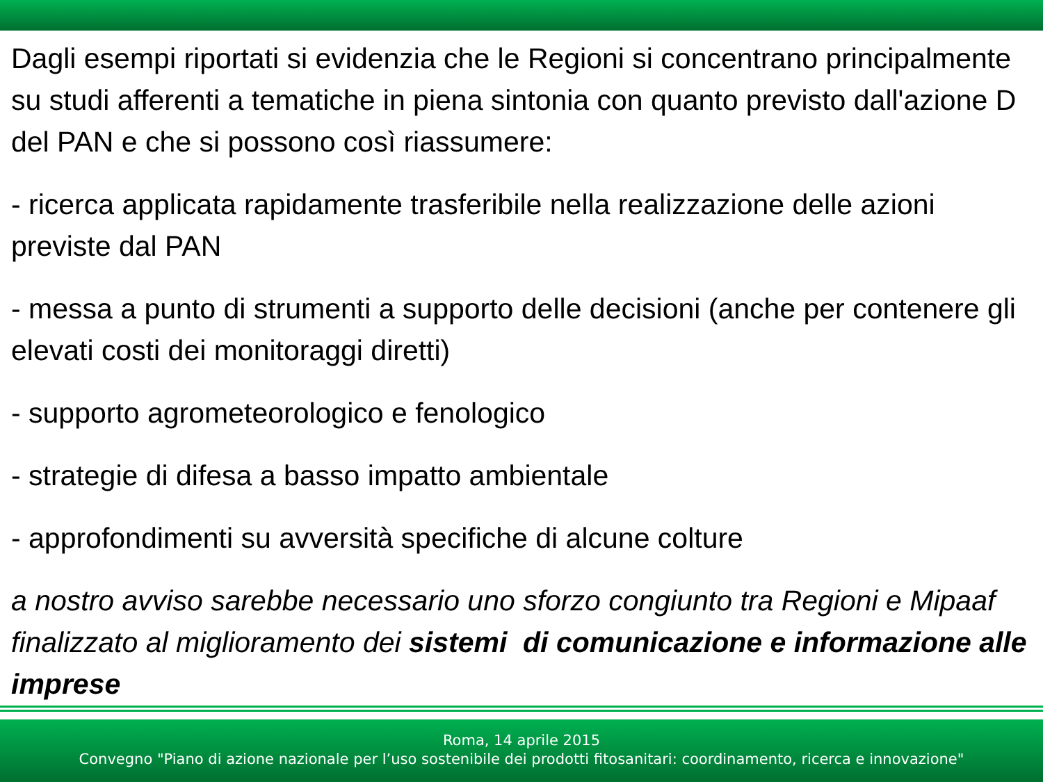Dagli esempi riportati si evidenzia che le Regioni si concentrano principalmente su studi afferenti a tematiche in piena sintonia con quanto previsto dall'azione D del PAN e che si possono così riassumere:
- ricerca applicata rapidamente trasferibile nella realizzazione delle azioni previste dal PAN
- messa a punto di strumenti a supporto delle decisioni (anche per contenere gli elevati costi dei monitoraggi diretti)
- supporto agrometeorologico e fenologico
- strategie di difesa a basso impatto ambientale
- approfondimenti su avversità specifiche di alcune colture
a nostro avviso sarebbe necessario uno sforzo congiunto tra Regioni e Mipaaf finalizzato al miglioramento dei sistemi di comunicazione e informazione alle imprese
Roma, 14 aprile 2015
Convegno "Piano di azione nazionale per l’uso sostenibile dei prodotti fitosanitari: coordinamento, ricerca e innovazione"